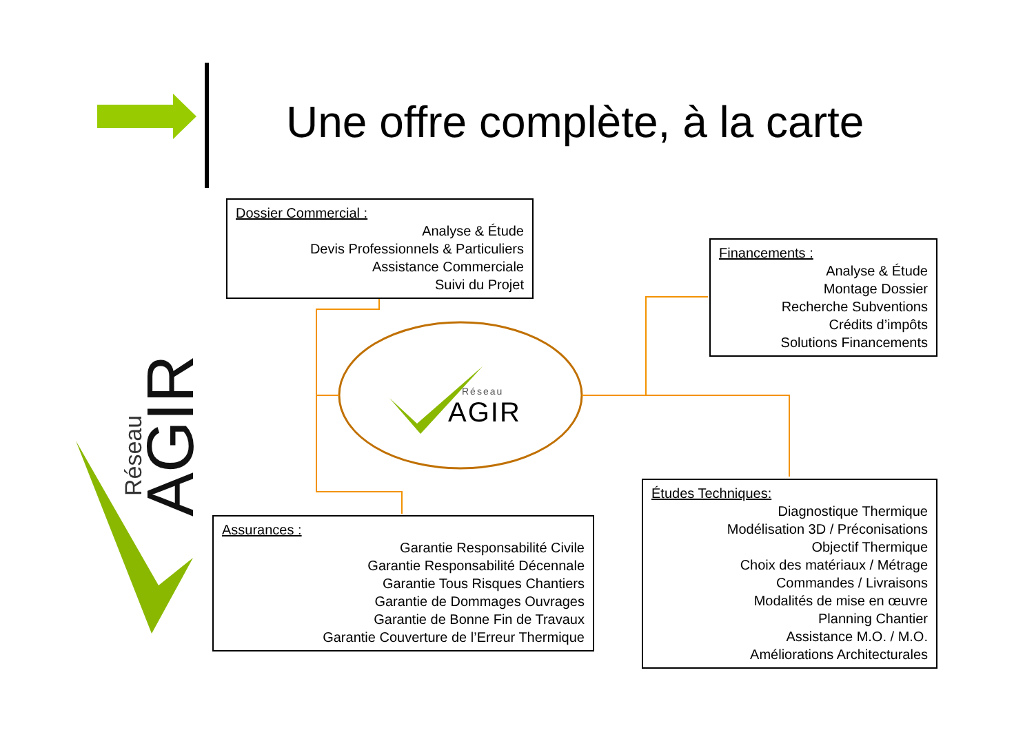AGIR
Réseau
Une offre complète, à la carte
Réseau
AGIR
Dossier Commercial :
Analyse & Étude
Devis Professionnels & Particuliers
Assistance Commerciale
Suivi du Projet
Financements :
Analyse & Étude
Montage Dossier
Recherche Subventions
Crédits d’impôts
Solutions Financements
Assurances :
Garantie Responsabilité Civile
Garantie Responsabilité Décennale
Garantie Tous Risques Chantiers
Garantie de Dommages Ouvrages
Garantie de Bonne Fin de Travaux
Garantie Couverture de l’Erreur Thermique
Études Techniques:
Diagnostique Thermique
Modélisation 3D / Préconisations
Objectif Thermique
Choix des matériaux / Métrage
Commandes / Livraisons
Modalités de mise en œuvre
Planning Chantier
Assistance M.O. / M.O.
Améliorations Architecturales